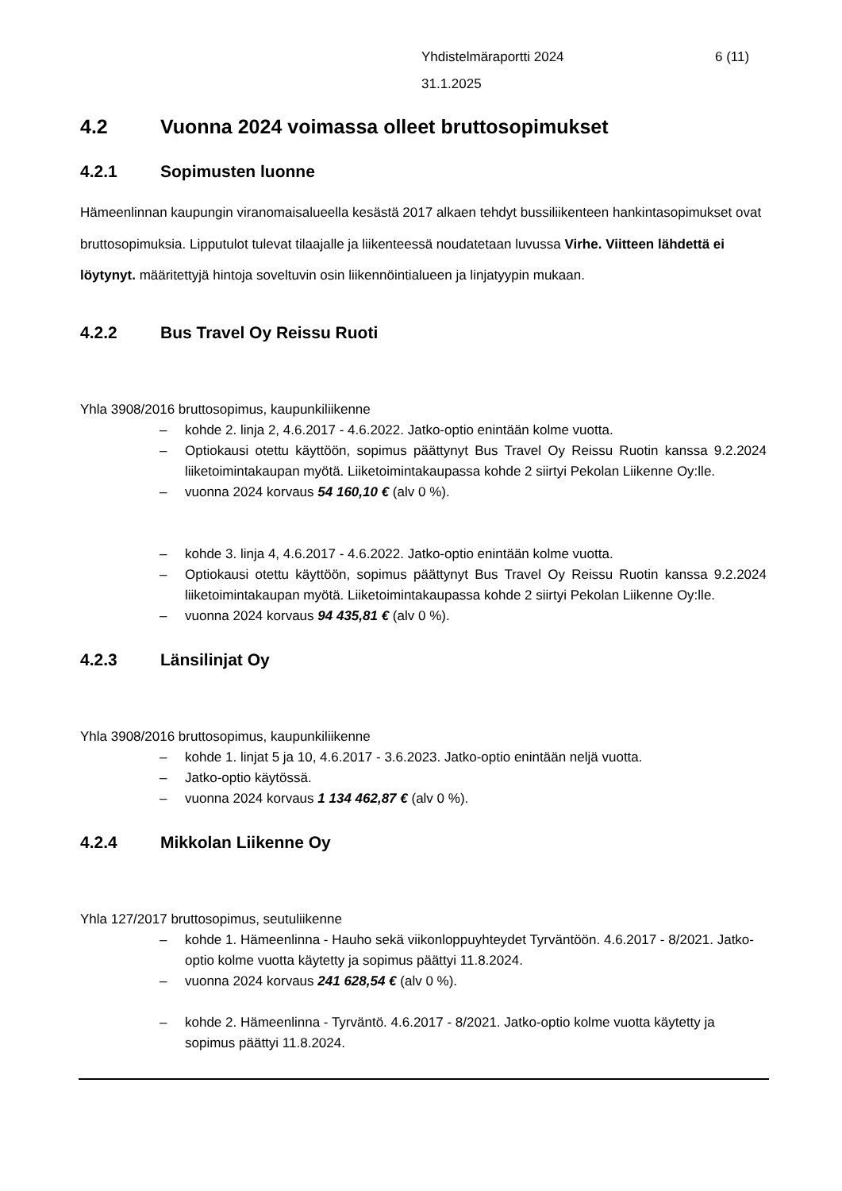Yhdistelmäraportti 2024
31.1.2025
6 (11)
4.2 Vuonna 2024 voimassa olleet bruttosopimukset
4.2.1 Sopimusten luonne
Hämeenlinnan kaupungin viranomaisalueella kesästä 2017 alkaen tehdyt bussiliikenteen hankintasopimukset ovat bruttosopimuksia. Lipputulot tulevat tilaajalle ja liikenteessä noudatetaan luvussa Virhe. Viitteen lähdettä ei löytynyt. määritettyjä hintoja soveltuvin osin liikennöintialueen ja linjatyypin mukaan.
4.2.2 Bus Travel Oy Reissu Ruoti
Yhla 3908/2016 bruttosopimus, kaupunkiliikenne
– kohde 2. linja 2, 4.6.2017 - 4.6.2022. Jatko-optio enintään kolme vuotta.
– Optiokausi otettu käyttöön, sopimus päättynyt Bus Travel Oy Reissu Ruotin kanssa 9.2.2024 liiketoimintakaupan myötä. Liiketoimintakaupassa kohde 2 siirtyi Pekolan Liikenne Oy:lle.
– vuonna 2024 korvaus 54 160,10 € (alv 0 %).
– kohde 3. linja 4, 4.6.2017 - 4.6.2022. Jatko-optio enintään kolme vuotta.
– Optiokausi otettu käyttöön, sopimus päättynyt Bus Travel Oy Reissu Ruotin kanssa 9.2.2024 liiketoimintakaupan myötä. Liiketoimintakaupassa kohde 2 siirtyi Pekolan Liikenne Oy:lle.
– vuonna 2024 korvaus 94 435,81 € (alv 0 %).
4.2.3 Länsilinjat Oy
Yhla 3908/2016 bruttosopimus, kaupunkiliikenne
– kohde 1. linjat 5 ja 10, 4.6.2017 - 3.6.2023. Jatko-optio enintään neljä vuotta.
– Jatko-optio käytössä.
– vuonna 2024 korvaus 1 134 462,87 € (alv 0 %).
4.2.4 Mikkolan Liikenne Oy
Yhla 127/2017 bruttosopimus, seutuliikenne
– kohde 1. Hämeenlinna - Hauho sekä viikonloppuyhteydet Tyrväntöön. 4.6.2017 - 8/2021. Jatko-optio kolme vuotta käytetty ja sopimus päättyi 11.8.2024.
– vuonna 2024 korvaus 241 628,54 € (alv 0 %).
– kohde 2. Hämeenlinna - Tyrväntö. 4.6.2017 - 8/2021. Jatko-optio kolme vuotta käytetty ja sopimus päättyi 11.8.2024.